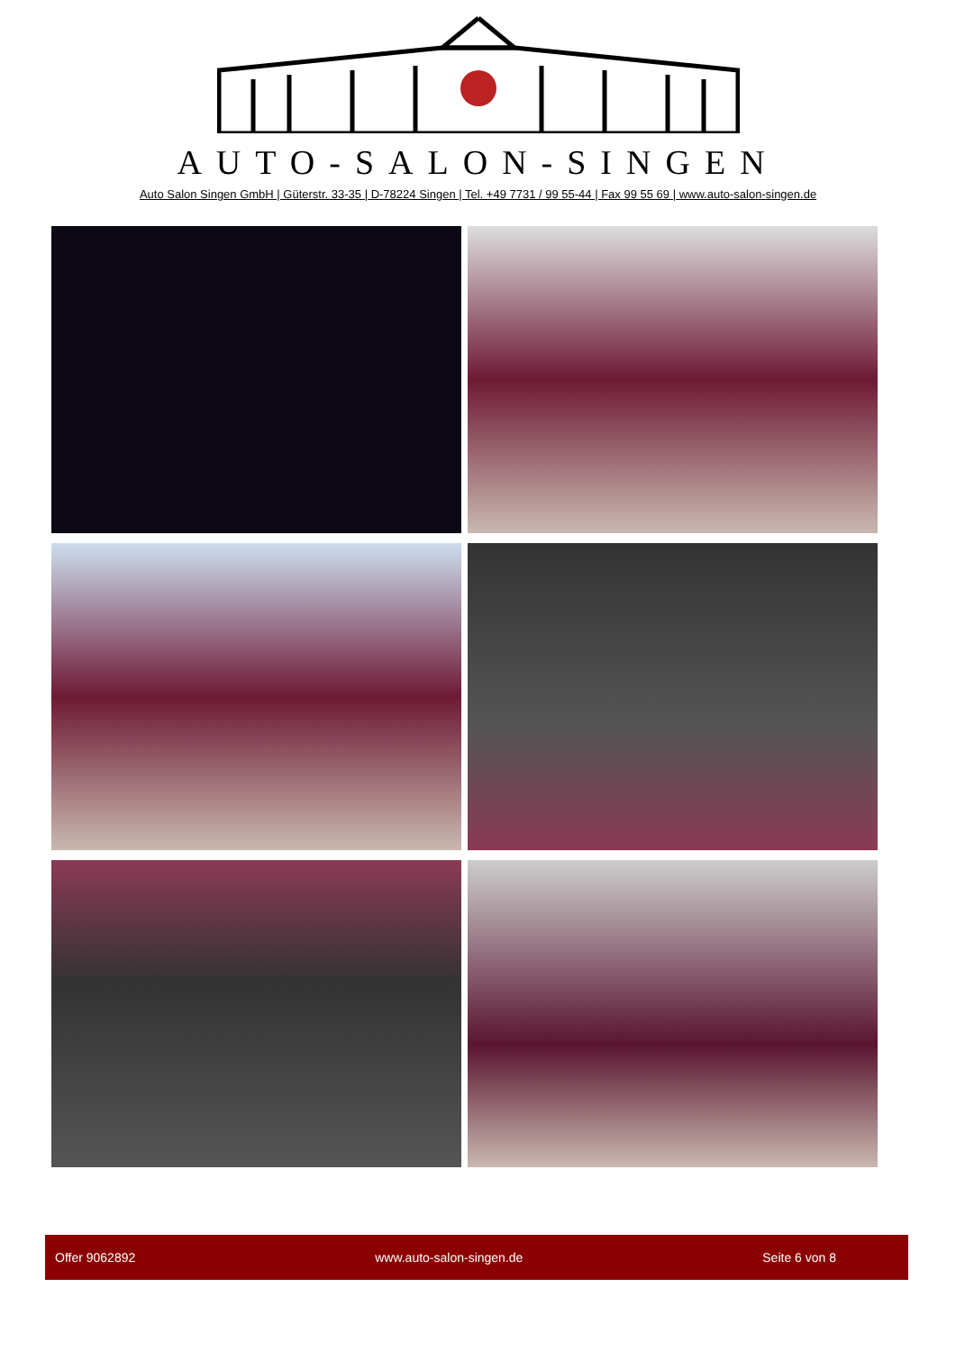AUTO-SALON-SINGEN
Auto Salon Singen GmbH | Güterstr. 33-35 | D-78224 Singen | Tel. +49 7731 / 99 55-44 | Fax 99 55 69 | www.auto-salon-singen.de
Offer 9062892 www.auto-salon-singen.de Seite 6 von 8